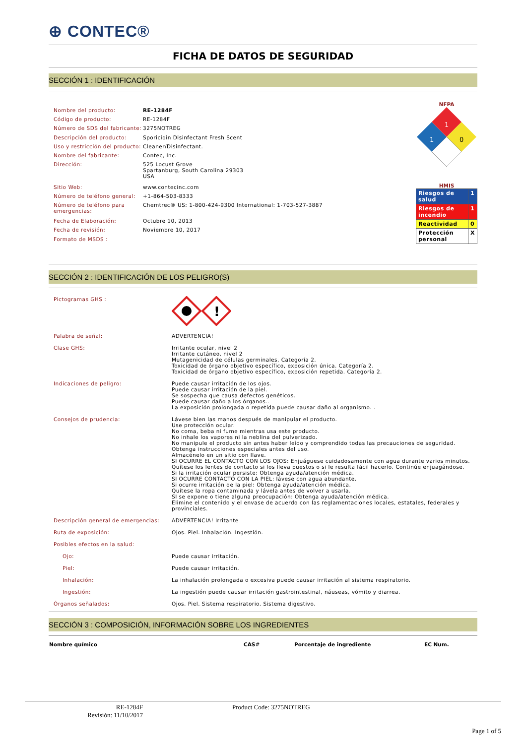⊕ CONTEC®
FICHA DE DATOS DE SEGURIDAD
SECCIÓN 1 : IDENTIFICACIÓN
| Nombre del producto: | RE-1284F |
| Código de producto: | RE-1284F |
| Número de SDS del fabricante: | 3275NOTREG |
| Descripción del producto: | Sporicidin Disinfectant Fresh Scent |
| Uso y restricción del producto: | Cleaner/Disinfectant. |
| Nombre del fabricante: | Contec, Inc. |
| Dirección: | 525 Locust Grove Spartanburg, South Carolina 29303 USA |
| Sitio Web: | www.contecinc.com |
| Número de teléfono general: | +1-864-503-8333 |
| Número de teléfono para emergencias: | Chemtrec® US: 1-800-424-9300 International: 1-703-527-3887 |
| Fecha de Elaboración: | Octubre 10, 2013 |
| Fecha de revisión: | Noviembre 10, 2017 |
| Formato de MSDS : | |
NFPA
1
1
0
HMIS
| Riesgos de salud | 1 |
| Riesgos de incendio | 1 |
| Reactividad | 0 |
| Protección personal | X |
SECCIÓN 2 : IDENTIFICACIÓN DE LOS PELIGRO(S)
| Pictogramas GHS : | ! |
| Palabra de señal: | ADVERTENCIA! |
| Clase GHS: | Irritante ocular, nivel 2 Irritante cutáneo, nivel 2 Mutagenicidad de células germinales, Categoría 2. Toxicidad de órgano objetivo específico, exposición única. Categoría 2. Toxicidad de órgano objetivo específico, exposición repetida. Categoría 2. |
| Indicaciones de peligro: | Puede causar irritación de los ojos. Puede causar irritación de la piel. Se sospecha que causa defectos genéticos. Puede causar daño a los órganos.. La exposición prolongada o repetida puede causar daño al organismo. . |
| Consejos de prudencia: | Lávese bien las manos después de manipular el producto. Use protección ocular. No coma, beba ni fume mientras usa este producto. No inhale los vapores ni la neblina del pulverizado. No manipule el producto sin antes haber leído y comprendido todas las precauciones de seguridad. Obtenga instrucciones especiales antes del uso. Almacénelo en un sitio con llave. SI OCURRE EL CONTACTO CON LOS OJOS: Enjuáguese cuidadosamente con agua durante varios minutos. Quítese los lentes de contacto si los lleva puestos o si le resulta fácil hacerlo. Continúe enjuagándose. Si la irritación ocular persiste: Obtenga ayuda/atención médica. SI OCURRE CONTACTO CON LA PIEL: lávese con agua abundante. Si ocurre irritación de la piel: Obtenga ayuda/atención médica. Quítese la ropa contaminada y lávela antes de volver a usarla. SI se expone o tiene alguna preocupación: Obtenga ayuda/atención médica. Elimine el contenido y el envase de acuerdo con las reglamentaciones locales, estatales, federales y provinciales. |
| Descripción general de emergencias: | ADVERTENCIA! Irritante |
| Ruta de exposición: | Ojos. Piel. Inhalación. Ingestión. |
| Posibles efectos en la salud: | |
| Ojo: | Puede causar irritación. |
| Piel: | Puede causar irritación. |
| Inhalación: | La inhalación prolongada o excesiva puede causar irritación al sistema respiratorio. |
| Ingestión: | La ingestión puede causar irritación gastrointestinal, náuseas, vómito y diarrea. |
| Órganos señalados: | Ojos. Piel. Sistema respiratorio. Sistema digestivo. |
SECCIÓN 3 : COMPOSICIÓN, INFORMACIÓN SOBRE LOS INGREDIENTES
| Nombre químico | CAS# | Porcentaje de ingrediente | EC Num. |
| --- | --- | --- | --- |
RE-1284F
Revisión: 11/10/2017
Product Code: 3275NOTREG
Page 1 of 5